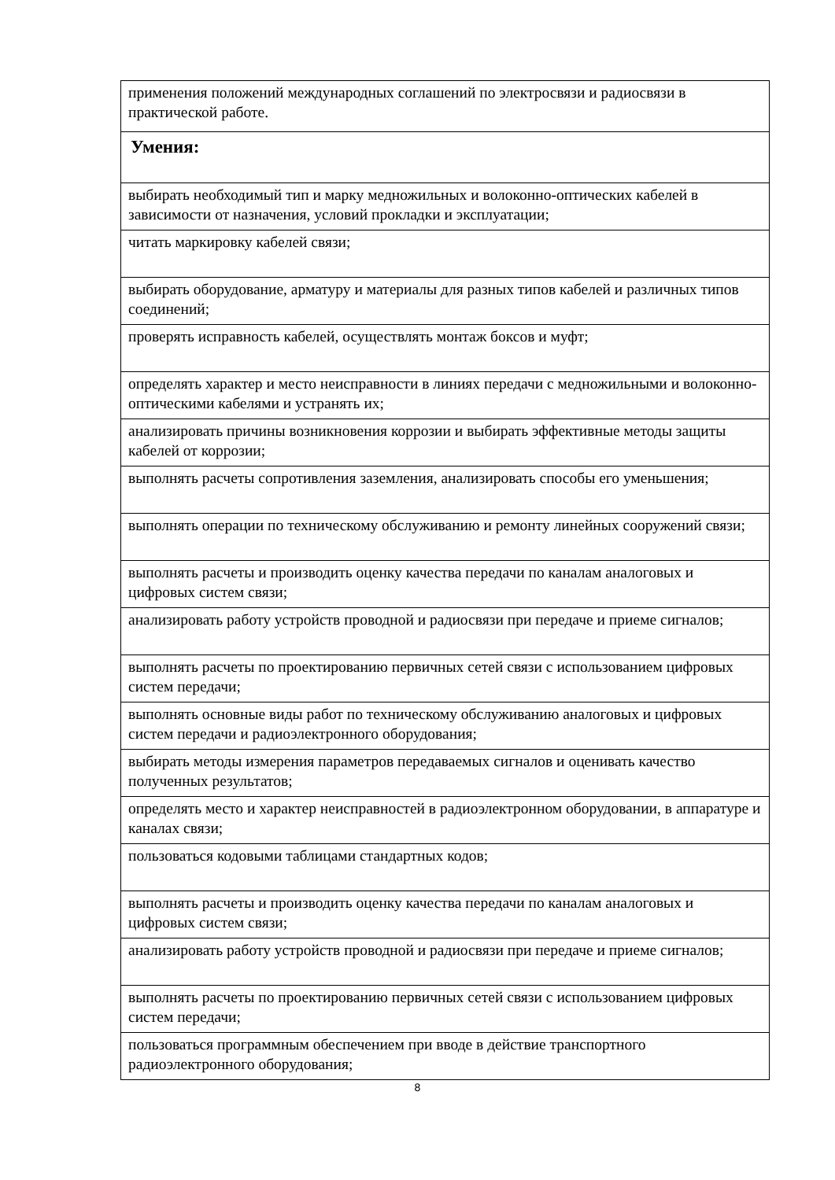| применения положений международных соглашений по электросвязи и радиосвязи в практической работе. |
| Умения: |
| выбирать необходимый тип и марку медножильных и волоконно-оптических кабелей в зависимости от назначения, условий прокладки и эксплуатации; |
| читать маркировку кабелей связи; |
| выбирать оборудование, арматуру и материалы для разных типов кабелей и различных типов соединений; |
| проверять исправность кабелей, осуществлять монтаж боксов и муфт; |
| определять характер и место неисправности в линиях передачи с медножильными и волоконно- оптическими кабелями и устранять их; |
| анализировать причины возникновения коррозии и выбирать эффективные методы защиты кабелей от коррозии; |
| выполнять расчеты сопротивления заземления, анализировать способы его уменьшения; |
| выполнять операции по техническому обслуживанию и ремонту линейных сооружений связи; |
| выполнять расчеты и производить оценку качества передачи по каналам аналоговых и цифровых систем связи; |
| анализировать работу устройств проводной и радиосвязи при передаче и приеме сигналов; |
| выполнять расчеты по проектированию первичных сетей связи с использованием цифровых систем передачи; |
| выполнять основные виды работ по техническому обслуживанию аналоговых и цифровых систем передачи и радиоэлектронного оборудования; |
| выбирать методы измерения параметров передаваемых сигналов и оценивать качество полученных результатов; |
| определять место и характер неисправностей в радиоэлектронном оборудовании, в аппаратуре и каналах связи; |
| пользоваться кодовыми таблицами стандартных кодов; |
| выполнять расчеты и производить оценку качества передачи по каналам аналоговых и цифровых систем связи; |
| анализировать работу устройств проводной и радиосвязи при передаче и приеме сигналов; |
| выполнять расчеты по проектированию первичных сетей связи с использованием цифровых систем передачи; |
| пользоваться программным обеспечением при вводе в действие транспортного радиоэлектронного оборудования; |
8